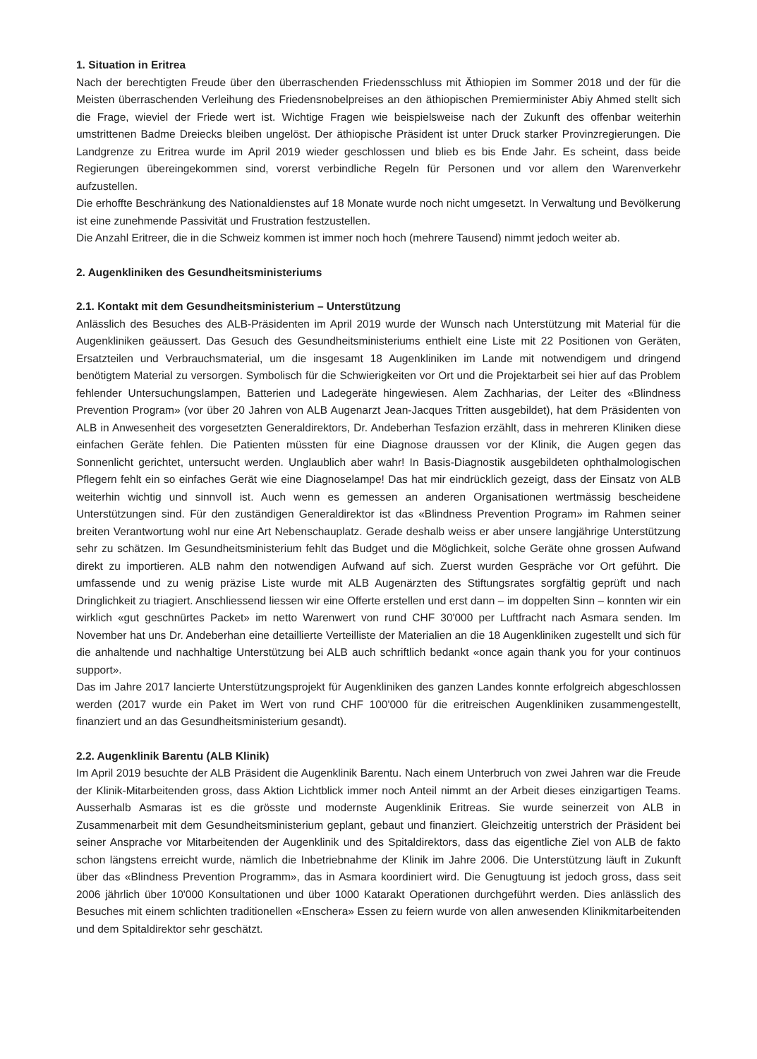1. Situation in Eritrea
Nach der berechtigten Freude über den überraschenden Friedensschluss mit Äthiopien im Sommer 2018 und der für die Meisten überraschenden Verleihung des Friedensnobelpreises an den äthiopischen Premierminister Abiy Ahmed stellt sich die Frage, wieviel der Friede wert ist. Wichtige Fragen wie beispielsweise nach der Zukunft des offenbar weiterhin umstrittenen Badme Dreiecks bleiben ungelöst. Der äthiopische Präsident ist unter Druck starker Provinz­regierungen. Die Landgrenze zu Eritrea wurde im April 2019 wieder geschlossen und blieb es bis Ende Jahr. Es scheint, dass beide Regierungen übereingekommen sind, vorerst verbindliche Regeln für Personen und vor allem den Warenverkehr aufzustellen.
Die erhoffte Beschränkung des Nationaldienstes auf 18 Monate wurde noch nicht umgesetzt. In Verwaltung und Bevölkerung ist eine zunehmende Passivität und Frustration festzustellen.
Die Anzahl Eritreer, die in die Schweiz kommen ist immer noch hoch (mehrere Tausend) nimmt jedoch weiter ab.
2. Augenkliniken des Gesundheitsministeriums
2.1. Kontakt mit dem Gesundheitsministerium – Unterstützung
Anlässlich des Besuches des ALB-Präsidenten im April 2019 wurde der Wunsch nach Unterstützung mit Material für die Augenkliniken geäussert. Das Gesuch des Gesundheitsministeriums enthielt eine Liste mit 22 Positionen von Geräten, Ersatzteilen und Verbrauchsmaterial, um die insgesamt 18 Augenkliniken im Lande mit notwendigem und dringend benötigtem Material zu versorgen. Symbolisch für die Schwierigkeiten vor Ort und die Projektarbeit sei hier auf das Problem fehlender Untersuchungslampen, Batterien und Ladegeräte hingewiesen. Alem Zachharias, der Leiter des «Blindness Prevention Program» (vor über 20 Jahren von ALB Augenarzt Jean-Jacques Tritten ausgebildet), hat dem Präsidenten von ALB in Anwesenheit des vorgesetzten Generaldirektors, Dr. Andeberhan Tesfazion erzählt, dass in mehreren Kliniken diese einfachen Geräte fehlen. Die Patienten müssten für eine Diagnose draussen vor der Klinik, die Augen gegen das Sonnenlicht gerichtet, untersucht werden. Unglaublich aber wahr! In Basis-Diagnostik ausgebil­deten ophthalmologischen Pflegern fehlt ein so einfaches Gerät wie eine Diagnoselampe! Das hat mir eindrücklich gezeigt, dass der Einsatz von ALB weiterhin wichtig und sinnvoll ist. Auch wenn es gemessen an anderen Organisationen wertmässig bescheidene Unterstützungen sind. Für den zuständigen Generaldirektor ist das «Blindness Prevention Program» im Rahmen seiner breiten Verantwortung wohl nur eine Art Nebenschauplatz. Gerade deshalb weiss er aber unsere langjährige Unterstützung sehr zu schätzen. Im Gesundheitsministerium fehlt das Budget und die Möglichkeit, solche Geräte ohne grossen Aufwand direkt zu importieren. ALB nahm den notwendigen Aufwand auf sich. Zuerst wurden Gespräche vor Ort geführt. Die umfassende und zu wenig präzise Liste wurde mit ALB Augenärzten des Stiftungsrates sorgfältig geprüft und nach Dringlichkeit zu triagiert. Anschliessend liessen wir eine Offerte erstellen und erst dann – im doppelten Sinn – konnten wir ein wirklich «gut geschnürtes Packet» im netto Warenwert von rund CHF 30'000 per Luftfracht nach Asmara senden. Im November hat uns Dr. Andeberhan eine detaillierte Verteilliste der Materialien an die 18 Augenkliniken zugestellt und sich für die anhaltende und nachhaltige Unterstützung bei ALB auch schriftlich bedankt «once again thank you for your continuos support».
Das im Jahre 2017 lancierte Unterstützungsprojekt für Augenkliniken des ganzen Landes konnte erfolgreich abgeschlossen werden (2017 wurde ein Paket im Wert von rund CHF 100'000 für die eritreischen Augenkliniken zusammengestellt, finanziert und an das Gesundheitsministerium gesandt).
2.2. Augenklinik Barentu (ALB Klinik)
Im April 2019 besuchte der ALB Präsident die Augenklinik Barentu. Nach einem Unterbruch von zwei Jahren war die Freude der Klinik-Mitarbeitenden gross, dass Aktion Lichtblick immer noch Anteil nimmt an der Arbeit dieses einzig­artigen Teams. Ausserhalb Asmaras ist es die grösste und modernste Augenklinik Eritreas. Sie wurde seinerzeit von ALB in Zusammenarbeit mit dem Gesundheitsministerium geplant, gebaut und finanziert. Gleichzeitig unterstrich der Präsident bei seiner Ansprache vor Mitarbeitenden der Augenklinik und des Spitaldirektors, dass das eigentliche Ziel von ALB de fakto schon längstens erreicht wurde, nämlich die Inbetriebnahme der Klinik im Jahre 2006. Die Unterstützung läuft in Zukunft über das «Blindness Prevention Programm», das in Asmara koordiniert wird. Die Genugtuung ist jedoch gross, dass seit 2006 jährlich über 10'000 Konsultationen und über 1000 Katarakt Operationen durchgeführt werden. Dies anlässlich des Besuches mit einem schlichten traditionellen «Enschera» Essen zu feiern wurde von allen anwesenden Klinikmitarbeitenden und dem Spitaldirektor sehr geschätzt.